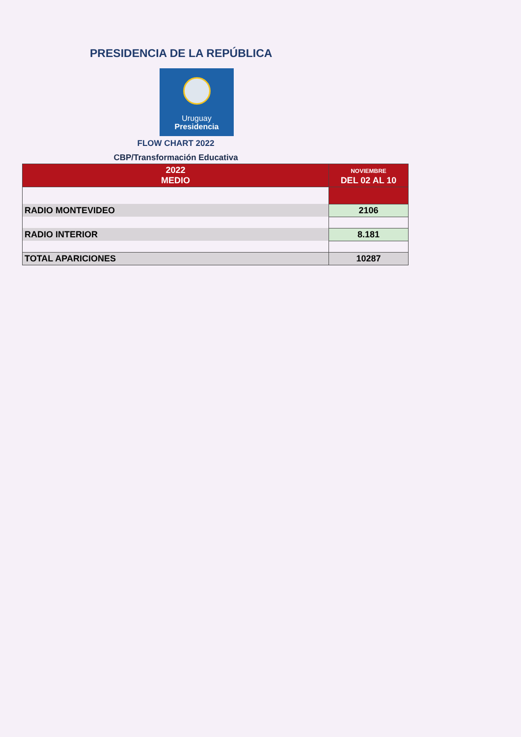PRESIDENCIA DE LA REPÚBLICA
Uruguay
Presidencia
FLOW CHART 2022
CBP/Transformación Educativa
| 2022 MEDIO | NOVIEMBRE DEL 02 AL 10 |
| --- | --- |
| RADIO MONTEVIDEO | 2106 |
| RADIO INTERIOR | 8.181 |
| TOTAL APARICIONES | 10287 |